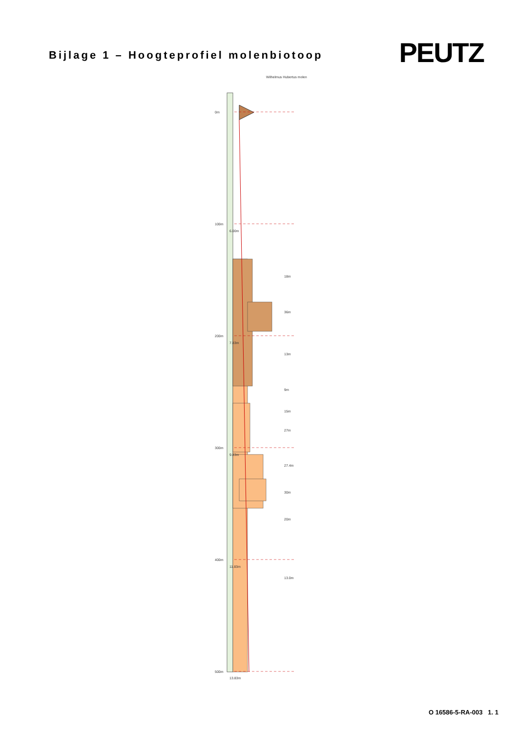Bijlage 1 – Hoogteprofiel molenbiotoop
PEUTZ
0m
100m
200m
300m
400m
500m
6.00m
7.83m
9.83m
11.83m
13.83m
Wilhelmus Hubertus molen
18m
36m
13m
9m
15m
27m
27.4m
30m
20m
13.0m
O 16586-5-RA-003 1. 1